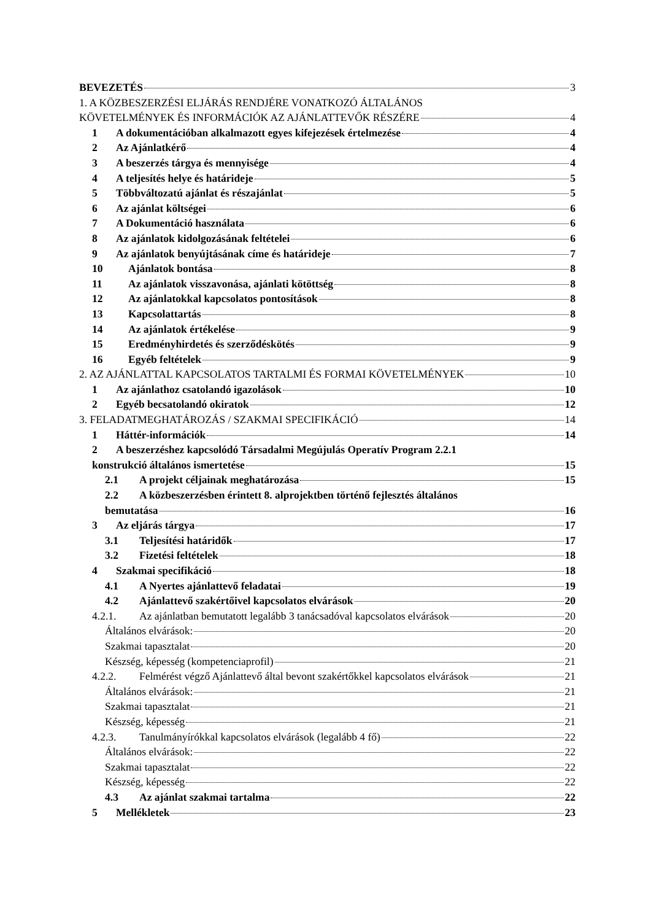BEVEZETÉS 3
1. A KÖZBESZERZÉSI ELJÁRÁS RENDJÉRE VONATKOZÓ ÁLTALÁNOS
KÖVETELMÉNYEK ÉS INFORMÁCIÓK AZ AJÁNLATTEVŐK RÉSZÉRE 4
1 A dokumentációban alkalmazott egyes kifejezések értelmezése 4
2 Az Ajánlatkérő 4
3 A beszerzés tárgya és mennyisége 4
4 A teljesítés helye és határideje 5
5 Többváltozatú ajánlat és részajánlat 5
6 Az ajánlat költségei 6
7 A Dokumentáció használata 6
8 Az ajánlatok kidolgozásának feltételei 6
9 Az ajánlatok benyújtásának címe és határideje 7
10 Ajánlatok bontása 8
11 Az ajánlatok visszavonása, ajánlati kötöttség 8
12 Az ajánlatokkal kapcsolatos pontosítások 8
13 Kapcsolattartás 8
14 Az ajánlatok értékelése 9
15 Eredményhirdetés és szerződéskötés 9
16 Egyéb feltételek 9
2. AZ AJÁNLATTAL KAPCSOLATOS TARTALMI ÉS FORMAI KÖVETELMÉNYEK 10
1 Az ajánlathoz csatolandó igazolások 10
2 Egyéb becsatolandó okiratok 12
3. FELADATMEGHATÁROZÁS / SZAKMAI SPECIFIKÁCIÓ 14
1 Háttér-információk 14
2 A beszerzéshez kapcsolódó Társadalmi Megújulás Operatív Program 2.2.1
konstrukció általános ismertetése 15
2.1 A projekt céljainak meghatározása 15
2.2 A közbeszerzésben érintett 8. alprojektben történő fejlesztés általános
bemutatása 16
3 Az eljárás tárgya 17
3.1 Teljesítési határidők 17
3.2 Fizetési feltételek 18
4 Szakmai specifikáció 18
4.1 A Nyertes ajánlattevő feladatai 19
4.2 Ajánlattevő szakértőivel kapcsolatos elvárások 20
4.2.1. Az ajánlatban bemutatott legalább 3 tanácsadóval kapcsolatos elvárások 20
Általános elvárások: 20
Szakmai tapasztalat 20
Készség, képesség (kompetenciaprofil) 21
4.2.2. Felmérést végző Ajánlattevő által bevont szakértőkkel kapcsolatos elvárások 21
Általános elvárások: 21
Szakmai tapasztalat 21
Készség, képesség 21
4.2.3. Tanulmányírókkal kapcsolatos elvárások (legalább 4 fő) 22
Általános elvárások: 22
Szakmai tapasztalat 22
Készség, képesség 22
4.3 Az ajánlat szakmai tartalma 22
5 Mellékletek 23